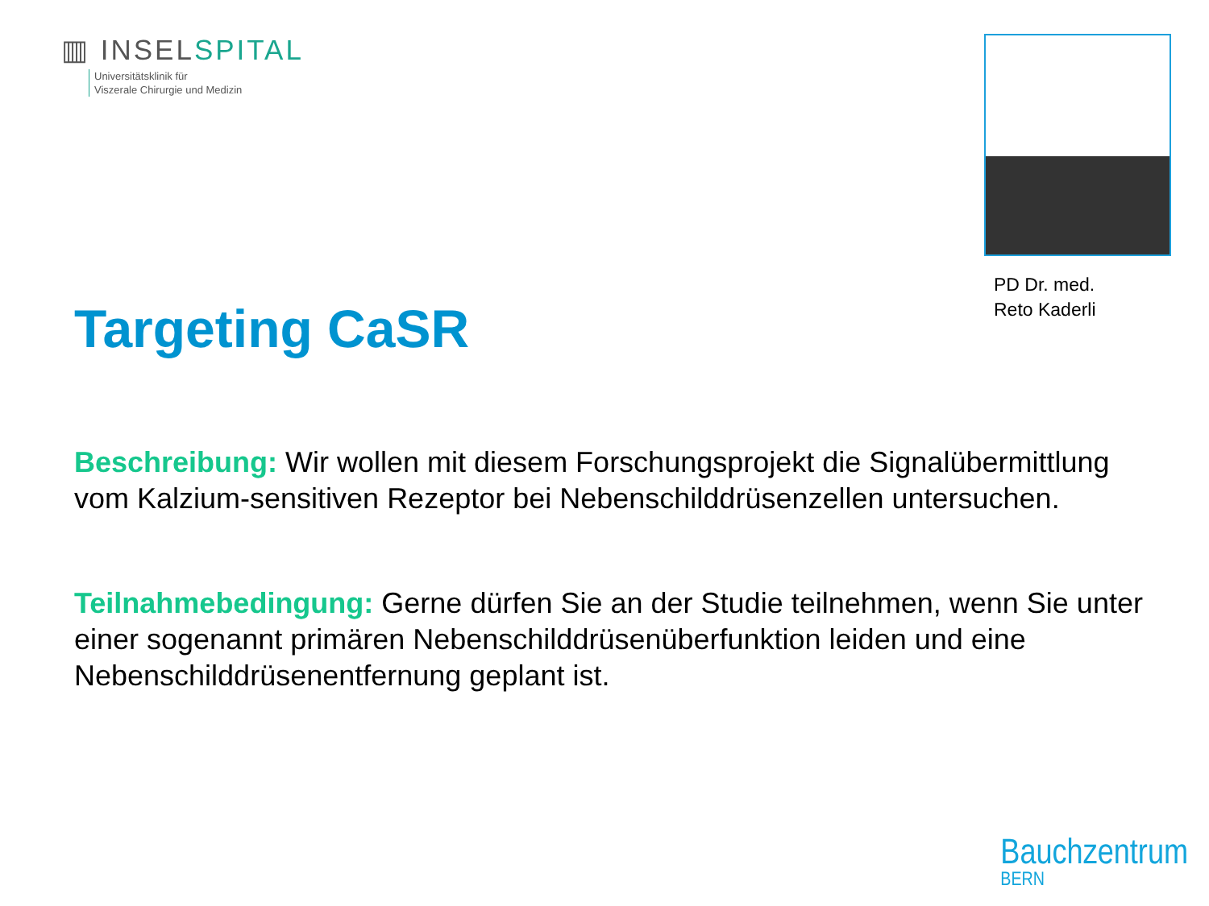▥ INSELSPITAL
Universitätsklinik für
Viszerale Chirurgie und Medizin
PD Dr. med.
Reto Kaderli
Targeting CaSR
Beschreibung: Wir wollen mit diesem Forschungsprojekt die Signalübermittlung vom Kalzium-sensitiven Rezeptor bei Nebenschilddrüsenzellen untersuchen.
Teilnahmebedingung: Gerne dürfen Sie an der Studie teilnehmen, wenn Sie unter einer sogenannt primären Nebenschilddrüsenüberfunktion leiden und eine Nebenschilddrüsenentfernung geplant ist.
Bauchzentrum
BERN